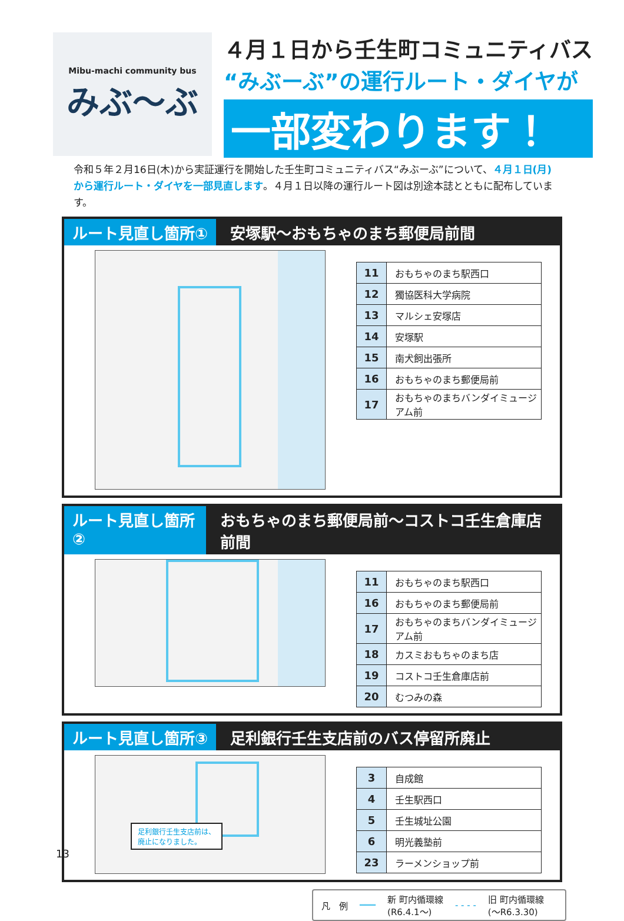Mibu-machi community bus
みぶ〜ぶ
４月１日から壬生町コミュニティバス
“みぶーぶ”の運行ルート・ダイヤが
一部変わります！
令和５年２月16日(木)から実証運行を開始した壬生町コミュニティバス“みぶーぶ”について、４月１日(月)から運行ルート・ダイヤを一部見直します。４月１日以降の運行ルート図は別途本誌とともに配布しています。
ルート見直し箇所① 安塚駅～おもちゃのまち郵便局前間
| 11 | おもちゃのまち駅西口 |
| 12 | 獨協医科大学病院 |
| 13 | マルシェ安塚店 |
| 14 | 安塚駅 |
| 15 | 南犬飼出張所 |
| 16 | おもちゃのまち郵便局前 |
| 17 | おもちゃのまちバンダイミュージアム前 |
ルート見直し箇所② おもちゃのまち郵便局前～コストコ壬生倉庫店前間
| 11 | おもちゃのまち駅西口 |
| 16 | おもちゃのまち郵便局前 |
| 17 | おもちゃのまちバンダイミュージアム前 |
| 18 | カスミおもちゃのまち店 |
| 19 | コストコ壬生倉庫店前 |
| 20 | むつみの森 |
ルート見直し箇所③ 足利銀行壬生支店前のバス停留所廃止
足利銀行壬生支店前は、
廃止になりました。
| 3 | 自成館 |
| 4 | 壬生駅西口 |
| 5 | 壬生城址公園 |
| 6 | 明光義塾前 |
| 23 | ラーメンショップ前 |
凡　例 ━━━ 新 町内循環線
(R6.4.1～) - - - - 旧 町内循環線
(～R6.3.30)
13